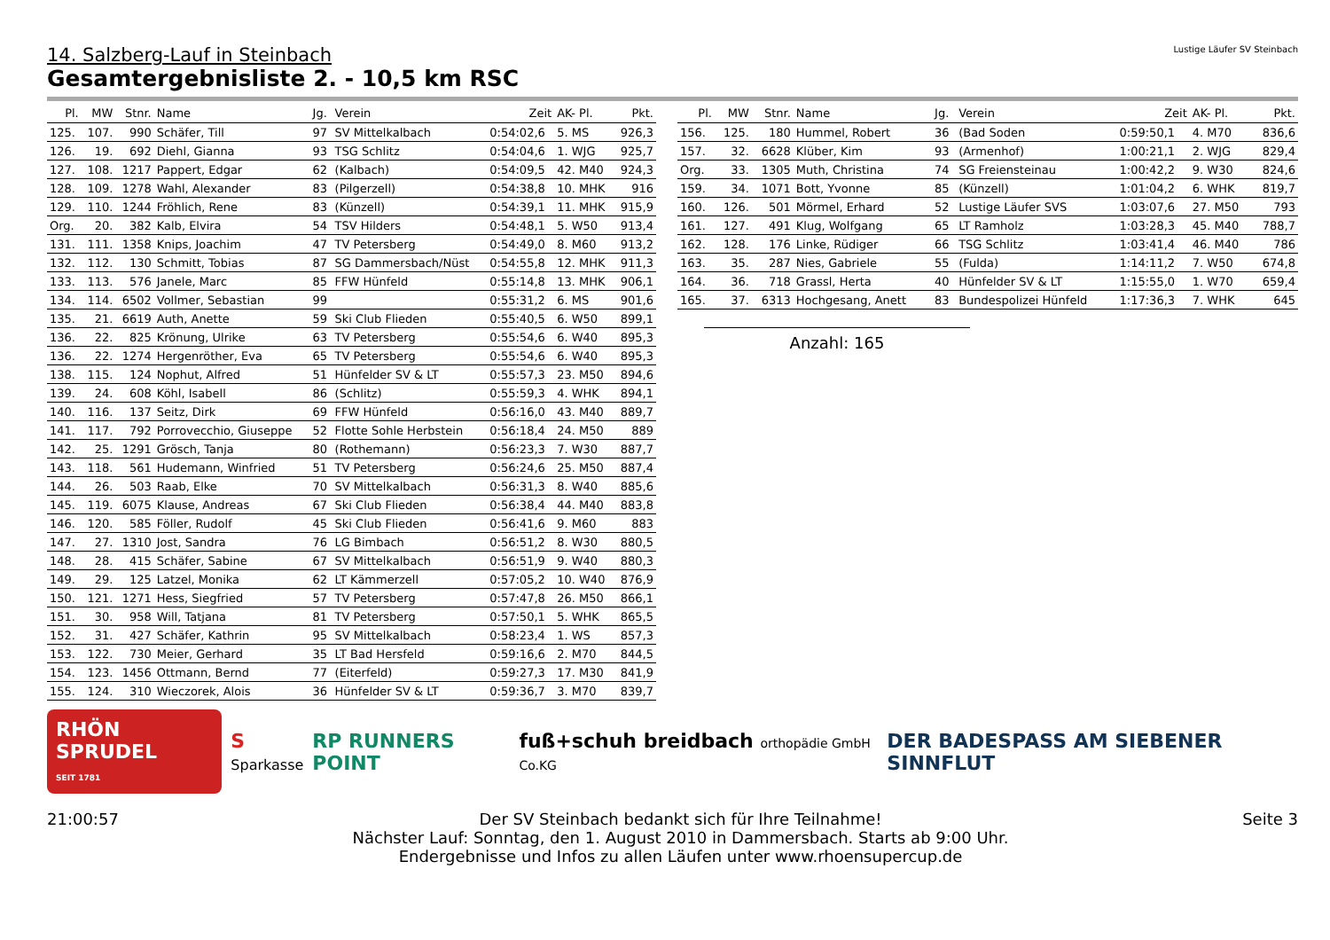Lustige Läufer SV Steinbach
14. Salzberg-Lauf in Steinbach
Gesamtergebnisliste 2. - 10,5 km RSC
| Pl. | MW | Stnr. | Name | Jg. | Verein | Zeit | AK- Pl. | Pkt. |
| --- | --- | --- | --- | --- | --- | --- | --- | --- |
| 125. | 107. | 990 | Schäfer, Till | 97 | SV Mittelkalbach | 0:54:02,6 | 5. MS | 926,3 |
| 126. | 19. | 692 | Diehl, Gianna | 93 | TSG Schlitz | 0:54:04,6 | 1. WJG | 925,7 |
| 127. | 108. | 1217 | Pappert, Edgar | 62 | (Kalbach) | 0:54:09,5 | 42. M40 | 924,3 |
| 128. | 109. | 1278 | Wahl, Alexander | 83 | (Pilgerzell) | 0:54:38,8 | 10. MHK | 916 |
| 129. | 110. | 1244 | Fröhlich, Rene | 83 | (Künzell) | 0:54:39,1 | 11. MHK | 915,9 |
| Org. | 20. | 382 | Kalb, Elvira | 54 | TSV Hilders | 0:54:48,1 | 5. W50 | 913,4 |
| 131. | 111. | 1358 | Knips, Joachim | 47 | TV Petersberg | 0:54:49,0 | 8. M60 | 913,2 |
| 132. | 112. | 130 | Schmitt, Tobias | 87 | SG Dammersbach/Nüst | 0:54:55,8 | 12. MHK | 911,3 |
| 133. | 113. | 576 | Janele, Marc | 85 | FFW Hünfeld | 0:55:14,8 | 13. MHK | 906,1 |
| 134. | 114. | 6502 | Vollmer, Sebastian | 99 | | 0:55:31,2 | 6. MS | 901,6 |
| 135. | 21. | 6619 | Auth, Anette | 59 | Ski Club Flieden | 0:55:40,5 | 6. W50 | 899,1 |
| 136. | 22. | 825 | Krönung, Ulrike | 63 | TV Petersberg | 0:55:54,6 | 6. W40 | 895,3 |
| 136. | 22. | 1274 | Hergenröther, Eva | 65 | TV Petersberg | 0:55:54,6 | 6. W40 | 895,3 |
| 138. | 115. | 124 | Nophut, Alfred | 51 | Hünfelder SV & LT | 0:55:57,3 | 23. M50 | 894,6 |
| 139. | 24. | 608 | Köhl, Isabell | 86 | (Schlitz) | 0:55:59,3 | 4. WHK | 894,1 |
| 140. | 116. | 137 | Seitz, Dirk | 69 | FFW Hünfeld | 0:56:16,0 | 43. M40 | 889,7 |
| 141. | 117. | 792 | Porrovecchio, Giuseppe | 52 | Flotte Sohle Herbstein | 0:56:18,4 | 24. M50 | 889 |
| 142. | 25. | 1291 | Grösch, Tanja | 80 | (Rothemann) | 0:56:23,3 | 7. W30 | 887,7 |
| 143. | 118. | 561 | Hudemann, Winfried | 51 | TV Petersberg | 0:56:24,6 | 25. M50 | 887,4 |
| 144. | 26. | 503 | Raab, Elke | 70 | SV Mittelkalbach | 0:56:31,3 | 8. W40 | 885,6 |
| 145. | 119. | 6075 | Klause, Andreas | 67 | Ski Club Flieden | 0:56:38,4 | 44. M40 | 883,8 |
| 146. | 120. | 585 | Föller, Rudolf | 45 | Ski Club Flieden | 0:56:41,6 | 9. M60 | 883 |
| 147. | 27. | 1310 | Jost, Sandra | 76 | LG Bimbach | 0:56:51,2 | 8. W30 | 880,5 |
| 148. | 28. | 415 | Schäfer, Sabine | 67 | SV Mittelkalbach | 0:56:51,9 | 9. W40 | 880,3 |
| 149. | 29. | 125 | Latzel, Monika | 62 | LT Kämmerzell | 0:57:05,2 | 10. W40 | 876,9 |
| 150. | 121. | 1271 | Hess, Siegfried | 57 | TV Petersberg | 0:57:47,8 | 26. M50 | 866,1 |
| 151. | 30. | 958 | Will, Tatjana | 81 | TV Petersberg | 0:57:50,1 | 5. WHK | 865,5 |
| 152. | 31. | 427 | Schäfer, Kathrin | 95 | SV Mittelkalbach | 0:58:23,4 | 1. WS | 857,3 |
| 153. | 122. | 730 | Meier, Gerhard | 35 | LT Bad Hersfeld | 0:59:16,6 | 2. M70 | 844,5 |
| 154. | 123. | 1456 | Ottmann, Bernd | 77 | (Eiterfeld) | 0:59:27,3 | 17. M30 | 841,9 |
| 155. | 124. | 310 | Wieczorek, Alois | 36 | Hünfelder SV & LT | 0:59:36,7 | 3. M70 | 839,7 |
| Pl. | MW | Stnr. | Name | Jg. | Verein | Zeit | AK- Pl. | Pkt. |
| --- | --- | --- | --- | --- | --- | --- | --- | --- |
| 156. | 125. | 180 | Hummel, Robert | 36 | (Bad Soden | 0:59:50,1 | 4. M70 | 836,6 |
| 157. | 32. | 6628 | Klüber, Kim | 93 | (Armenhof) | 1:00:21,1 | 2. WJG | 829,4 |
| Org. | 33. | 1305 | Muth, Christina | 74 | SG Freiensteinau | 1:00:42,2 | 9. W30 | 824,6 |
| 159. | 34. | 1071 | Bott, Yvonne | 85 | (Künzell) | 1:01:04,2 | 6. WHK | 819,7 |
| 160. | 126. | 501 | Mörmel, Erhard | 52 | Lustige Läufer SVS | 1:03:07,6 | 27. M50 | 793 |
| 161. | 127. | 491 | Klug, Wolfgang | 65 | LT Ramholz | 1:03:28,3 | 45. M40 | 788,7 |
| 162. | 128. | 176 | Linke, Rüdiger | 66 | TSG Schlitz | 1:03:41,4 | 46. M40 | 786 |
| 163. | 35. | 287 | Nies, Gabriele | 55 | (Fulda) | 1:14:11,2 | 7. W50 | 674,8 |
| 164. | 36. | 718 | Grassl, Herta | 40 | Hünfelder SV & LT | 1:15:55,0 | 1. W70 | 659,4 |
| 165. | 37. | 6313 | Hochgesang, Anett | 83 | Bundespolizei Hünfeld | 1:17:36,3 | 7. WHK | 645 |
Anzahl: 165
RHÖN SPRUDEL
SEIT 1781 S
Sparkasse RP RUNNERS POINT fuß+schuh breidbach orthopädie GmbH Co.KG DER BADESPASS AM SIEBENER SINNFLUT
21:00:57 Der SV Steinbach bedankt sich für Ihre Teilnahme!
Nächster Lauf: Sonntag, den 1. August 2010 in Dammersbach. Starts ab 9:00 Uhr.
Endergebnisse und Infos zu allen Läufen unter www.rhoensupercup.de Seite 3